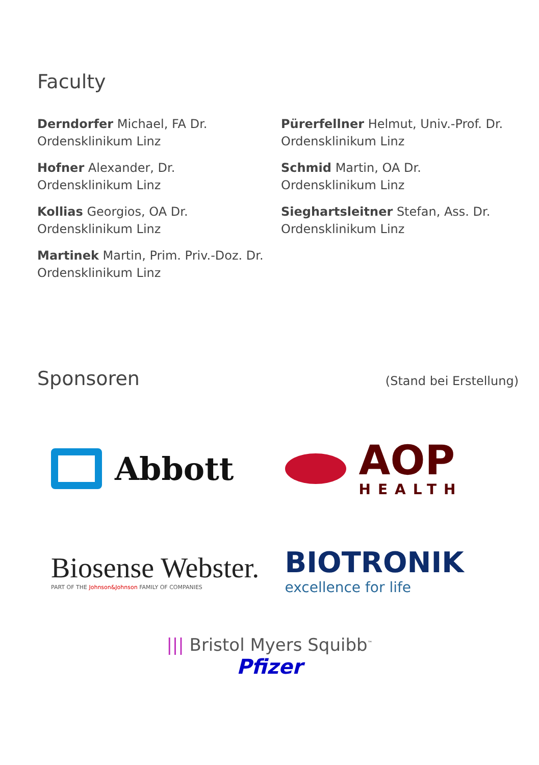Faculty
Derndorfer Michael, FA Dr.
Ordensklinikum Linz
Hofner Alexander, Dr.
Ordensklinikum Linz
Kollias Georgios, OA Dr.
Ordensklinikum Linz
Martinek Martin, Prim. Priv.-Doz. Dr.
Ordensklinikum Linz
Pürerfellner Helmut, Univ.-Prof. Dr.
Ordensklinikum Linz
Schmid Martin, OA Dr.
Ordensklinikum Linz
Sieghartsleitner Stefan, Ass. Dr.
Ordensklinikum Linz
Sponsoren
(Stand bei Erstellung)
Abbott
AOP
HEALTH
Biosense Webster.
PART OF THE Johnson&Johnson FAMILY OF COMPANIES
BIOTRONIK
excellence for life
||| Bristol Myers Squibb<sup>™</sup>
Pfizer